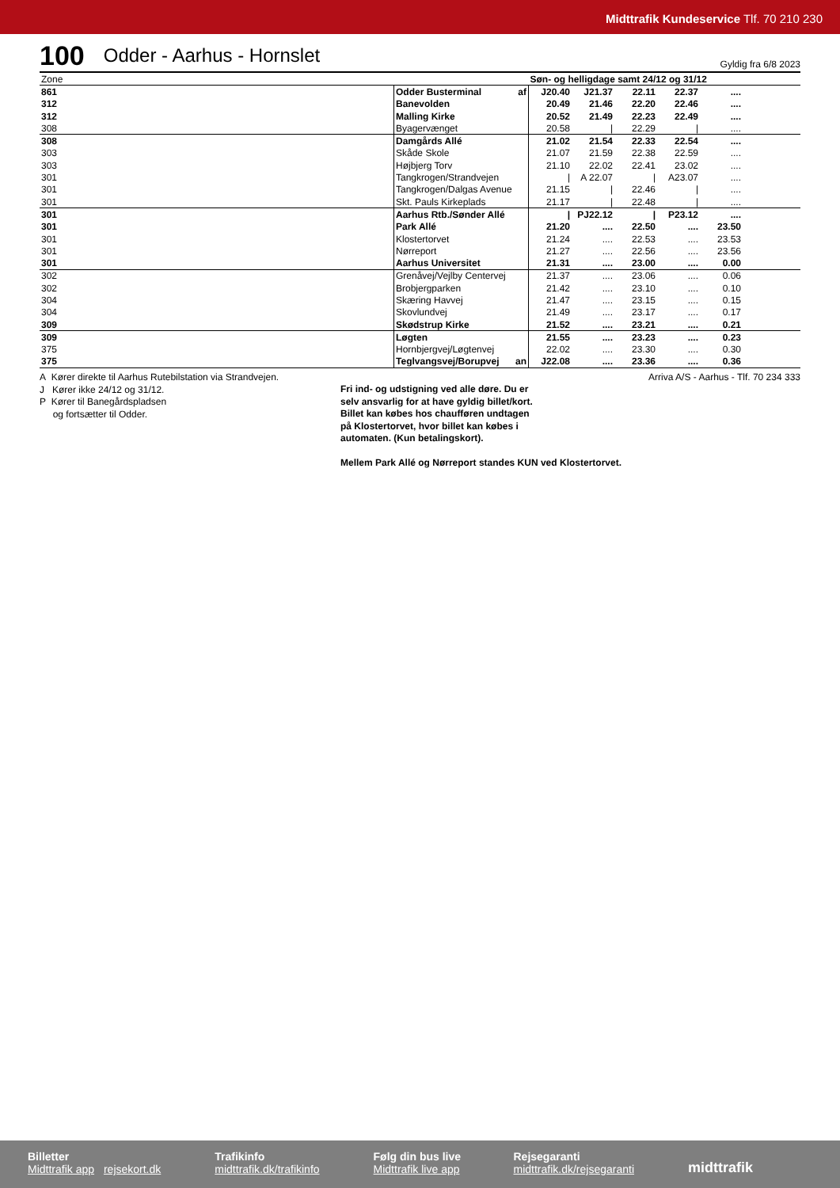Midttrafik Kundeservice Tlf. 70 210 230
100 Odder - Aarhus - Hornslet Gyldig fra 6/8 2023
| Zone | | Søn- og helligdage samt 24/12 og 31/12 | | | | | |
| 861 | Odder Busterminal af | J20.40 | J21.37 | 22.11 | 22.37 | .... | |
| 312 | Banevolden | 20.49 | 21.46 | 22.20 | 22.46 | .... | |
| 312 | Malling Kirke | 20.52 | 21.49 | 22.23 | 22.49 | .... | |
| 308 | Byagervænget | 20.58 | / | 22.29 | / | .... | |
| 308 | Damgårds Allé | 21.02 | 21.54 | 22.33 | 22.54 | .... | |
| 303 | Skåde Skole | 21.07 | 21.59 | 22.38 | 22.59 | .... | |
| 303 | Højbjerg Torv | 21.10 | 22.02 | 22.41 | 23.02 | .... | |
| 301 | Tangkrogen/Strandvejen | / | A 22.07 | / | A23.07 | .... | |
| 301 | Tangkrogen/Dalgas Avenue | 21.15 | / | 22.46 | / | .... | |
| 301 | Skt. Pauls Kirkeplads | 21.17 | / | 22.48 | / | .... | |
| 301 | Aarhus Rtb./Sønder Allé | / | PJ22.12 | / | P23.12 | .... | |
| 301 | Park Allé | 21.20 | .... | 22.50 | .... | 23.50 | |
| 301 | Klostertorvet | 21.24 | .... | 22.53 | .... | 23.53 | |
| 301 | Nørreport | 21.27 | .... | 22.56 | .... | 23.56 | |
| 301 | Aarhus Universitet | 21.31 | .... | 23.00 | .... | 0.00 | |
| 302 | Grenåvej/Vejlby Centervej | 21.37 | .... | 23.06 | .... | 0.06 | |
| 302 | Brobjergparken | 21.42 | .... | 23.10 | .... | 0.10 | |
| 304 | Skæring Havvej | 21.47 | .... | 23.15 | .... | 0.15 | |
| 304 | Skovlundvej | 21.49 | .... | 23.17 | .... | 0.17 | |
| 309 | Skødstrup Kirke | 21.52 | .... | 23.21 | .... | 0.21 | |
| 309 | Løgten | 21.55 | .... | 23.23 | .... | 0.23 | |
| 375 | Hornbjergvej/Løgtenvej | 22.02 | .... | 23.30 | .... | 0.30 | |
| 375 | Teglvangsvej/Borupvej an | J22.08 | .... | 23.36 | .... | 0.36 | |
A Kører direkte til Aarhus Rutebilstation via Strandvejen.
J Kører ikke 24/12 og 31/12.
P Kører til Banegårdspladsen
og fortsætter til Odder.
Fri ind- og udstigning ved alle døre. Du er
selv ansvarlig for at have gyldig billet/kort.
Billet kan købes hos chaufføren undtagen
på Klostertorvet, hvor billet kan købes i
automaten. (Kun betalingskort).
Mellem Park Allé og Nørreport standes KUN ved Klostertorvet.
Arriva A/S - Aarhus - Tlf. 70 234 333
Billetter
Midttrafik app rejsekort.dk
Trafikinfo
midttrafik.dk/trafikinfo
Følg din bus live
Midttrafik live app
Rejsegaranti
midttrafik.dk/rejsegaranti
midttrafik